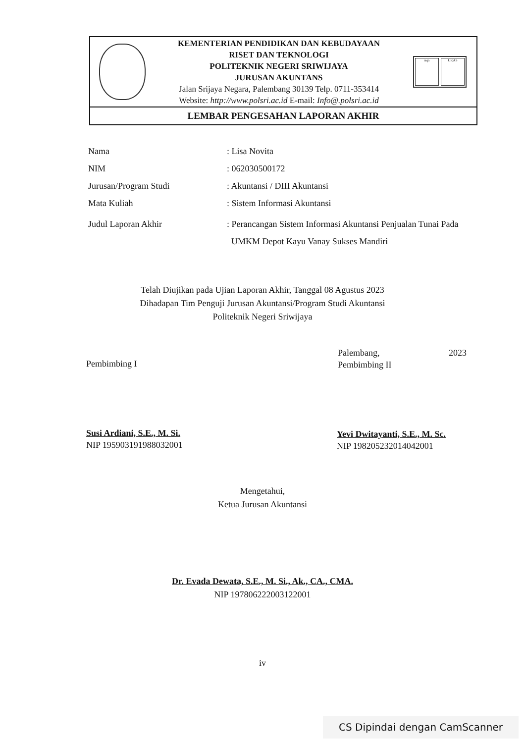KEMENTERIAN PENDIDIKAN DAN KEBUDAYAAN
RISET DAN TEKNOLOGI
POLITEKNIK NEGERI SRIWIJAYA
JURUSAN AKUNTANS
Jalan Srijaya Negara, Palembang 30139 Telp. 0711-353414
Website: http://www.polsri.ac.id E-mail: Info@.polsri.ac.id
nqa UKAS
LEMBAR PENGESAHAN LAPORAN AKHIR
Nama : Lisa Novita
NIM : 062030500172
Jurusan/Program Studi : Akuntansi / DIII Akuntansi
Mata Kuliah : Sistem Informasi Akuntansi
Judul Laporan Akhir : Perancangan Sistem Informasi Akuntansi Penjualan Tunai Pada
UMKM Depot Kayu Vanay Sukses Mandiri
Telah Diujikan pada Ujian Laporan Akhir, Tanggal 08 Agustus 2023
Dihadapan Tim Penguji Jurusan Akuntansi/Program Studi Akuntansi
Politeknik Negeri Sriwijaya
Pembimbing I
Palembang, 2023
Pembimbing II
Susi Ardiani, S.E., M. Si.
NIP 195903191988032001
Yevi Dwitayanti, S.E., M. Sc.
NIP 198205232014042001
Mengetahui,
Ketua Jurusan Akuntansi
Dr. Evada Dewata, S.E., M. Si., Ak., CA., CMA.
NIP 197806222003122001
iv
CS Dipindai dengan CamScanner